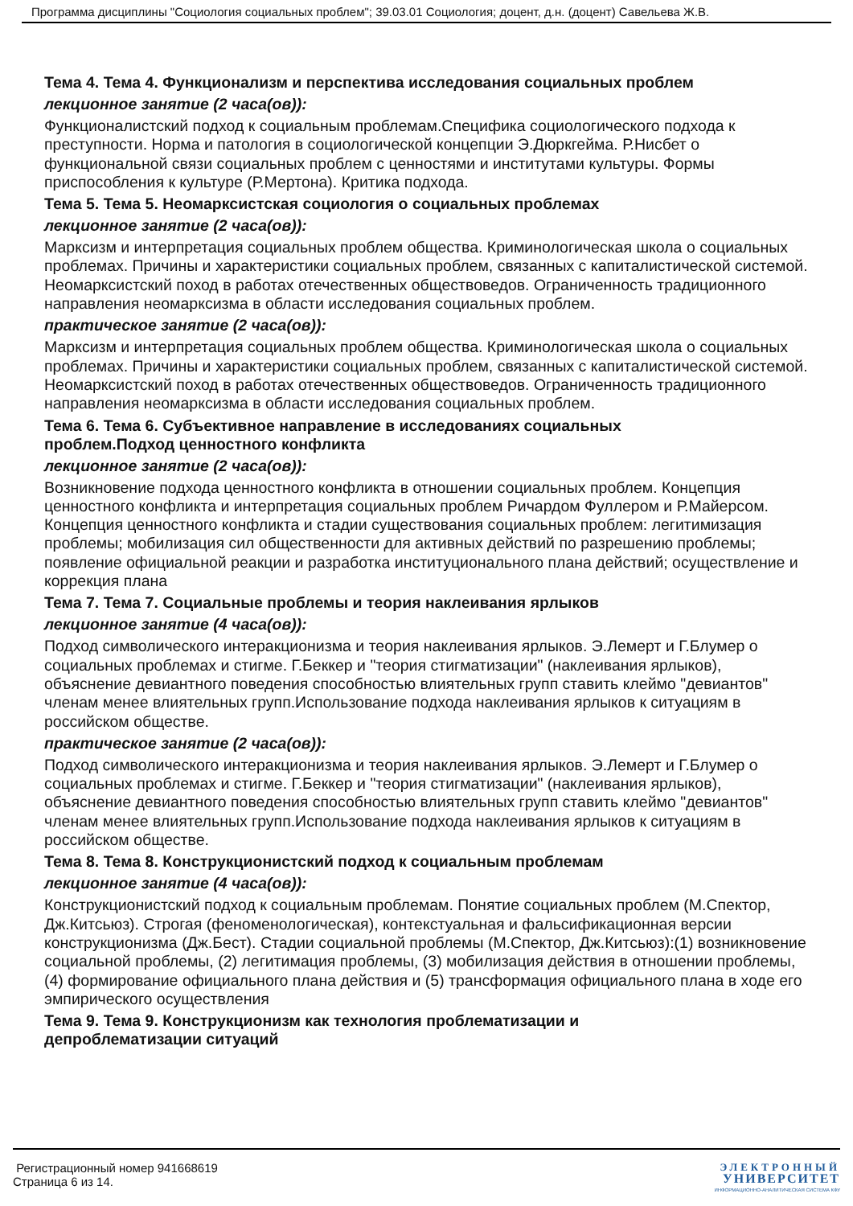Программа дисциплины "Социология социальных проблем"; 39.03.01 Социология; доцент, д.н. (доцент) Савельева Ж.В.
Тема 4. Тема 4. Функционализм и перспектива исследования социальных проблем
лекционное занятие (2 часа(ов)):
Функционалистский подход к социальным проблемам.Специфика социологического подхода к преступности. Норма и патология в социологической концепции Э.Дюркгейма. Р.Нисбет о функциональной связи социальных проблем с ценностями и институтами культуры. Формы приспособления к культуре (Р.Мертона). Критика подхода.
Тема 5. Тема 5. Неомарксистская социология о социальных проблемах
лекционное занятие (2 часа(ов)):
Марксизм и интерпретация социальных проблем общества. Криминологическая школа о социальных проблемах. Причины и характеристики социальных проблем, связанных с капиталистической системой. Неомарксистский поход в работах отечественных обществоведов. Ограниченность традиционного направления неомарксизма в области исследования социальных проблем.
практическое занятие (2 часа(ов)):
Марксизм и интерпретация социальных проблем общества. Криминологическая школа о социальных проблемах. Причины и характеристики социальных проблем, связанных с капиталистической системой. Неомарксистский поход в работах отечественных обществоведов. Ограниченность традиционного направления неомарксизма в области исследования социальных проблем.
Тема 6. Тема 6. Субъективное направление в исследованиях социальных
проблем.Подход ценностного конфликта
лекционное занятие (2 часа(ов)):
Возникновение подхода ценностного конфликта в отношении социальных проблем. Концепция ценностного конфликта и интерпретация социальных проблем Ричардом Фуллером и Р.Майерсом. Концепция ценностного конфликта и стадии существования социальных проблем: легитимизация проблемы; мобилизация сил общественности для активных действий по разрешению проблемы; появление официальной реакции и разработка институционального плана действий; осуществление и коррекция плана
Тема 7. Тема 7. Социальные проблемы и теория наклеивания ярлыков
лекционное занятие (4 часа(ов)):
Подход символического интеракционизма и теория наклеивания ярлыков. Э.Лемерт и Г.Блумер о социальных проблемах и стигме. Г.Беккер и "теория стигматизации" (наклеивания ярлыков), объяснение девиантного поведения способностью влиятельных групп ставить клеймо "девиантов" членам менее влиятельных групп.Использование подхода наклеивания ярлыков к ситуациям в российском обществе.
практическое занятие (2 часа(ов)):
Подход символического интеракционизма и теория наклеивания ярлыков. Э.Лемерт и Г.Блумер о социальных проблемах и стигме. Г.Беккер и "теория стигматизации" (наклеивания ярлыков), объяснение девиантного поведения способностью влиятельных групп ставить клеймо "девиантов" членам менее влиятельных групп.Использование подхода наклеивания ярлыков к ситуациям в российском обществе.
Тема 8. Тема 8. Конструкционистский подход к социальным проблемам
лекционное занятие (4 часа(ов)):
Конструкционистский подход к социальным проблемам. Понятие социальных проблем (М.Спектор, Дж.Китсьюз). Строгая (феноменологическая), контекстуальная и фальсификационная версии конструкционизма (Дж.Бест). Стадии социальной проблемы (М.Спектор, Дж.Китсьюз):(1) возникновение социальной проблемы, (2) легитимация проблемы, (3) мобилизация действия в отношении проблемы, (4) формирование официального плана действия и (5) трансформация официального плана в ходе его эмпирического осуществления
Тема 9. Тема 9. Конструкционизм как технология проблематизации и
депроблематизации ситуаций
Регистрационный номер 941668619
Страница 6 из 14.
ЭЛЕКТРОННЫЙ
УНИВЕРСИТЕТ
ИНФОРМАЦИОННО-АНАЛИТИЧЕСКАЯ СИСТЕМА КФУ